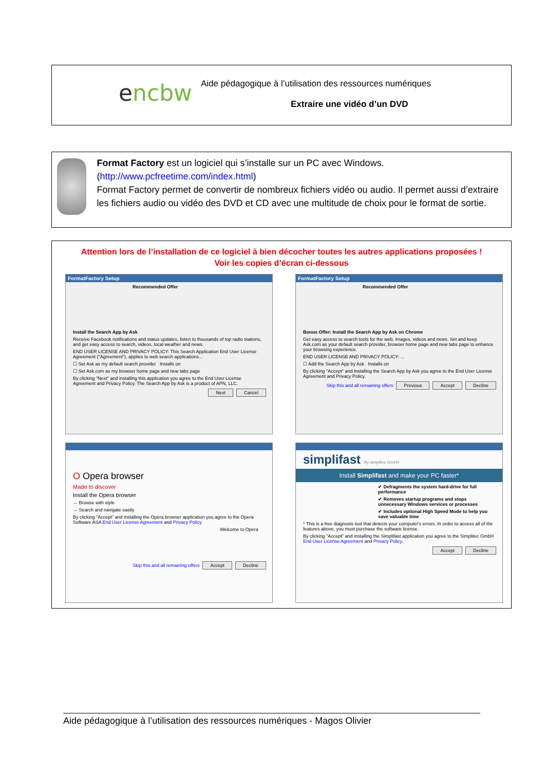encbw
Aide pédagogique à l’utilisation des ressources numériques
Extraire une vidéo d’un DVD
Format Factory est un logiciel qui s’installe sur un PC avec Windows.
(http://www.pcfreetime.com/index.html)
Format Factory permet de convertir de nombreux fichiers vidéo ou audio. Il permet aussi d’extraire les fichiers audio ou vidéo des DVD et CD avec une multitude de choix pour le format de sortie.
Attention lors de l’installation de ce logiciel à bien décocher toutes les autres applications proposées !
Voir les copies d’écran ci-dessous
FormatFactory Setup
Recommended Offer
Install the Search App by Ask
Receive Facebook notifications and status updates, listen to thousands of top radio stations, and get easy access to search, videos, local weather and news.
END USER LICENSE AND PRIVACY POLICY: This Search Application End User License Agreement ("Agreement"), applies to web search applications...
☐ Set Ask as my default search provider Installs on
☐ Set Ask.com as my browser home page and new tabs page
By clicking "Next" and installing this application you agree to the End User License Agreement and Privacy Policy. The Search App by Ask is a product of APN, LLC.
Next Cancel
FormatFactory Setup
Recommended Offer
Bonus Offer: Install the Search App by Ask on Chrome
Get easy access to search tools for the web, images, videos and news. Set and keep Ask.com as your default search provider, browser home page and new tabs page to enhance your browsing experience.
END USER LICENSE AND PRIVACY POLICY: ...
☐ Add the Search App by Ask Installs on
By clicking "Accept" and installing the Search App by Ask you agree to the End User License Agreement and Privacy Policy.
Skip this and all remaining offers Previous Accept Decline
O Opera browser
Made to discover
Install the Opera browser
→ Browse with style
→ Search and navigate easily
By clicking "Accept" and installing the Opera browser application you agree to the Opera Software ASA End User License Agreement and Privacy Policy.
Welcome to Opera
Skip this and all remaining offers Accept Decline
simplifast By simplitec GmbH
Install Simplifast and make your PC faster*
✔ Defragments the system hard-drive for full performance
✔ Removes startup programs and stops unnecessary Windows services or processes
✔ Includes optional High Speed Mode to help you save valuable time
* This is a free diagnosis tool that detects your computer's errors. In order to access all of the features above, you must purchase the software license.
By clicking "Accept" and installing the Simplifast application you agree to the Simplitec GmbH End User License Agreement and Privacy Policy.
Accept Decline
Aide pédagogique à l’utilisation des ressources numériques - Magos Olivier